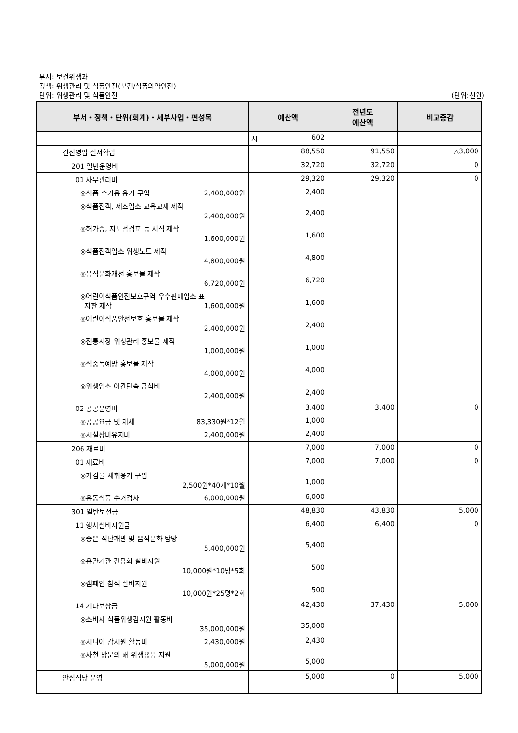부서: 보건위생과
정책: 위생관리 및 식품안전(보건/식품의약안전)
단위: 위생관리 및 식품안전 (단위:천원)
| 부서・정책・단위(회계)・세부사업・편성목 | 예산액 | 전년도 예산액 | 비교증감 |
| --- | --- | --- | --- |
| | 시 602 | | |
| 건전영업 질서확립 | 88,550 | 91,550 | △3,000 |
| 201 일반운영비 | 32,720 | 32,720 | 0 |
| 01 사무관리비 | 29,320 | 29,320 | 0 |
| ◎식품 수거용 용기 구입 2,400,000원 | 2,400 | | |
| ◎식품접객, 제조업소 교육교재 제작 2,400,000원 | 2,400 | | |
| ◎허가증, 지도점검표 등 서식 제작 1,600,000원 | 1,600 | | |
| ◎식품접객업소 위생노트 제작 4,800,000원 | 4,800 | | |
| ◎음식문화개선 홍보물 제작 6,720,000원 | 6,720 | | |
| ◎어린이식품안전보호구역 우수판매업소 표 지판 제작 1,600,000원 | 1,600 | | |
| ◎어린이식품안전보호 홍보물 제작 2,400,000원 | 2,400 | | |
| ◎전통시장 위생관리 홍보물 제작 1,000,000원 | 1,000 | | |
| ◎식중독예방 홍보물 제작 4,000,000원 | 4,000 | | |
| ◎위생업소 야간단속 급식비 2,400,000원 | 2,400 | | |
| 02 공공운영비 | 3,400 | 3,400 | 0 |
| ◎공공요금 및 제세 83,330원*12월 | 1,000 | | |
| ◎시설장비유지비 2,400,000원 | 2,400 | | |
| 206 재료비 | 7,000 | 7,000 | 0 |
| 01 재료비 | 7,000 | 7,000 | 0 |
| ◎가검물 채취용기 구입 2,500원*40개*10월 | 1,000 | | |
| ◎유통식품 수거검사 6,000,000원 | 6,000 | | |
| 301 일반보전금 | 48,830 | 43,830 | 5,000 |
| 11 행사실비지원금 | 6,400 | 6,400 | 0 |
| ◎좋은 식단개발 및 음식문화 탐방 5,400,000원 | 5,400 | | |
| ◎유관기관 간담회 실비지원 10,000원*10명*5회 | 500 | | |
| ◎캠페인 참석 실비지원 10,000원*25명*2회 | 500 | | |
| 14 기타보상금 | 42,430 | 37,430 | 5,000 |
| ◎소비자 식품위생감시원 활동비 35,000,000원 | 35,000 | | |
| ◎시니어 감시원 활동비 2,430,000원 | 2,430 | | |
| ◎사천 방문의 해 위생용품 지원 5,000,000원 | 5,000 | | |
| 안심식당 운영 | 5,000 | 0 | 5,000 |